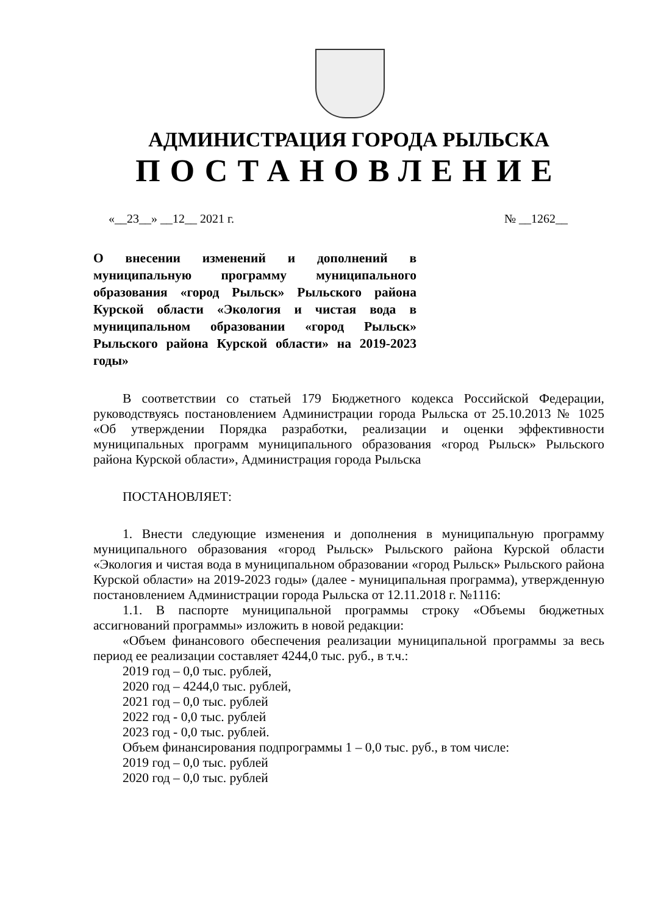АДМИНИСТРАЦИЯ ГОРОДА РЫЛЬСКА
ПОСТАНОВЛЕНИЕ
«__23__» __12__ 2021 г. № __1262__
О внесении изменений и дополнений в муниципальную программу муниципального образования «город Рыльск» Рыльского района Курской области «Экология и чистая вода в муниципальном образовании «город Рыльск» Рыльского района Курской области» на 2019-2023 годы»
В соответствии со статьей 179 Бюджетного кодекса Российской Федерации, руководствуясь постановлением Администрации города Рыльска от 25.10.2013 № 1025 «Об утверждении Порядка разработки, реализации и оценки эффективности муниципальных программ муниципального образования «город Рыльск» Рыльского района Курской области», Администрация города Рыльска
ПОСТАНОВЛЯЕТ:
1. Внести следующие изменения и дополнения в муниципальную программу муниципального образования «город Рыльск» Рыльского района Курской области «Экология и чистая вода в муниципальном образовании «город Рыльск» Рыльского района Курской области» на 2019-2023 годы» (далее - муниципальная программа), утвержденную постановлением Администрации города Рыльска от 12.11.2018 г. №1116:
1.1. В паспорте муниципальной программы строку «Объемы бюджетных ассигнований программы» изложить в новой редакции:
«Объем финансового обеспечения реализации муниципальной программы за весь период ее реализации составляет 4244,0 тыс. руб., в т.ч.:
2019 год – 0,0 тыс. рублей,
2020 год – 4244,0 тыс. рублей,
2021 год – 0,0 тыс. рублей
2022 год - 0,0 тыс. рублей
2023 год - 0,0 тыс. рублей.
Объем финансирования подпрограммы 1 – 0,0 тыс. руб., в том числе:
2019 год – 0,0 тыс. рублей
2020 год – 0,0 тыс. рублей